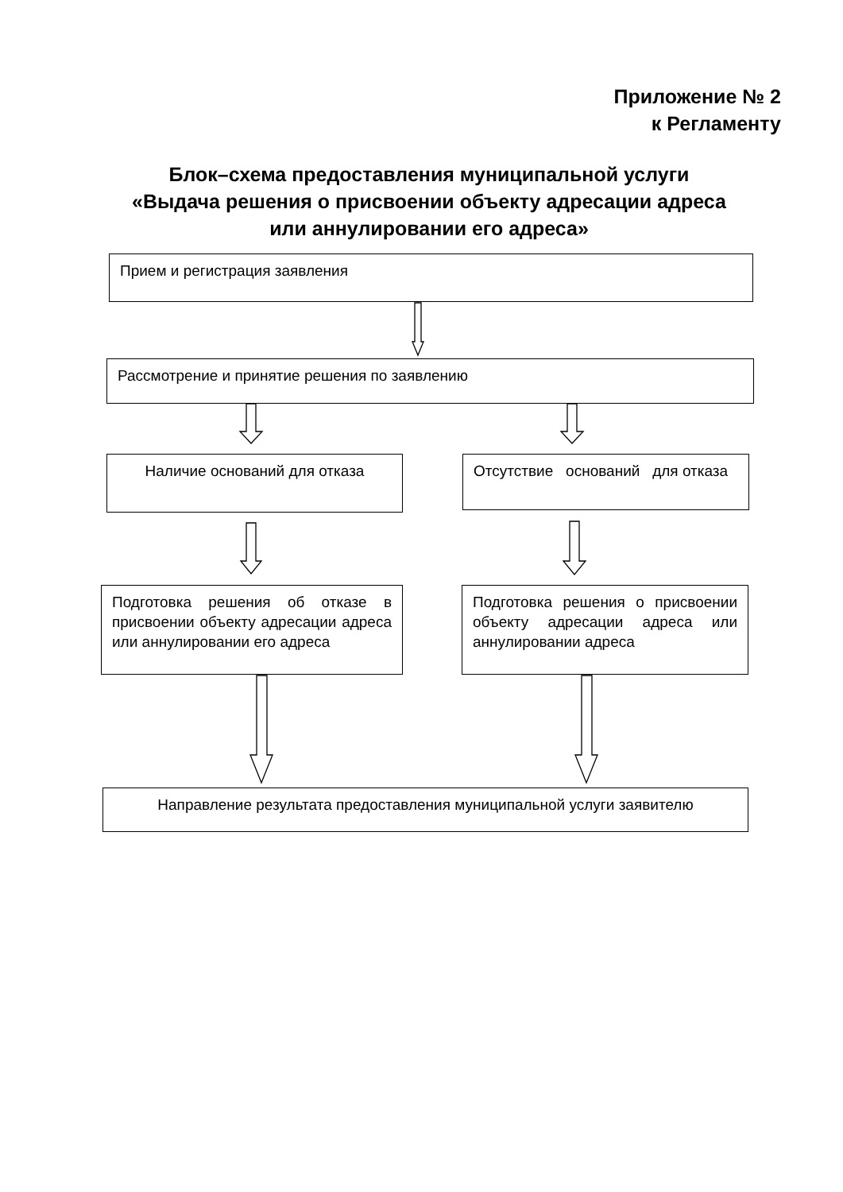Приложение № 2
к Регламенту
Блок–схема предоставления муниципальной услуги
«Выдача решения о присвоении объекту адресации адреса
или аннулировании его адреса»
Прием и регистрация заявления
Рассмотрение и принятие решения по заявлению
Наличие оснований для отказа
Отсутствие оснований для отказа
Подготовка решения об отказе в присвоении объекту адресации адреса или аннулировании его адреса
Подготовка решения о присвоении объекту адресации адреса или аннулировании адреса
Направление результата предоставления муниципальной услуги заявителю